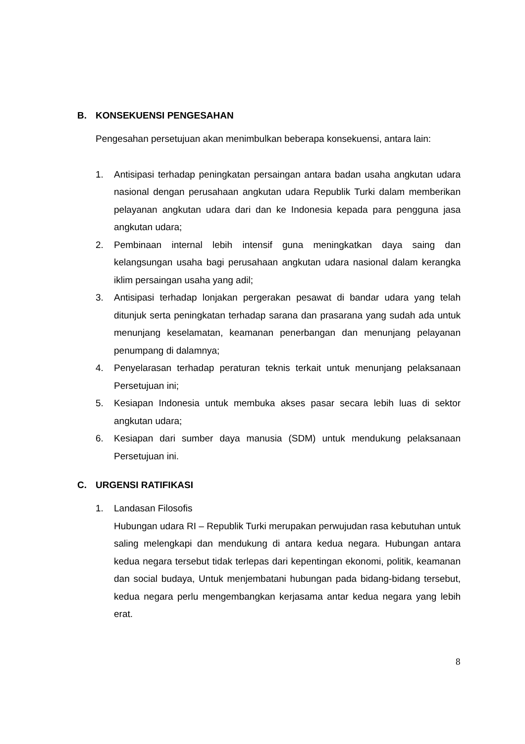B. KONSEKUENSI PENGESAHAN
Pengesahan persetujuan akan menimbulkan beberapa konsekuensi, antara lain:
1. Antisipasi terhadap peningkatan persaingan antara badan usaha angkutan udara nasional dengan perusahaan angkutan udara Republik Turki dalam memberikan pelayanan angkutan udara dari dan ke Indonesia kepada para pengguna jasa angkutan udara;
2. Pembinaan internal lebih intensif guna meningkatkan daya saing dan kelangsungan usaha bagi perusahaan angkutan udara nasional dalam kerangka iklim persaingan usaha yang adil;
3. Antisipasi terhadap lonjakan pergerakan pesawat di bandar udara yang telah ditunjuk serta peningkatan terhadap sarana dan prasarana yang sudah ada untuk menunjang keselamatan, keamanan penerbangan dan menunjang pelayanan penumpang di dalamnya;
4. Penyelarasan terhadap peraturan teknis terkait untuk menunjang pelaksanaan Persetujuan ini;
5. Kesiapan Indonesia untuk membuka akses pasar secara lebih luas di sektor angkutan udara;
6. Kesiapan dari sumber daya manusia (SDM) untuk mendukung pelaksanaan Persetujuan ini.
C. URGENSI RATIFIKASI
1. Landasan Filosofis
Hubungan udara RI – Republik Turki merupakan perwujudan rasa kebutuhan untuk saling melengkapi dan mendukung di antara kedua negara. Hubungan antara kedua negara tersebut tidak terlepas dari kepentingan ekonomi, politik, keamanan dan social budaya, Untuk menjembatani hubungan pada bidang-bidang tersebut, kedua negara perlu mengembangkan kerjasama antar kedua negara yang lebih erat.
8